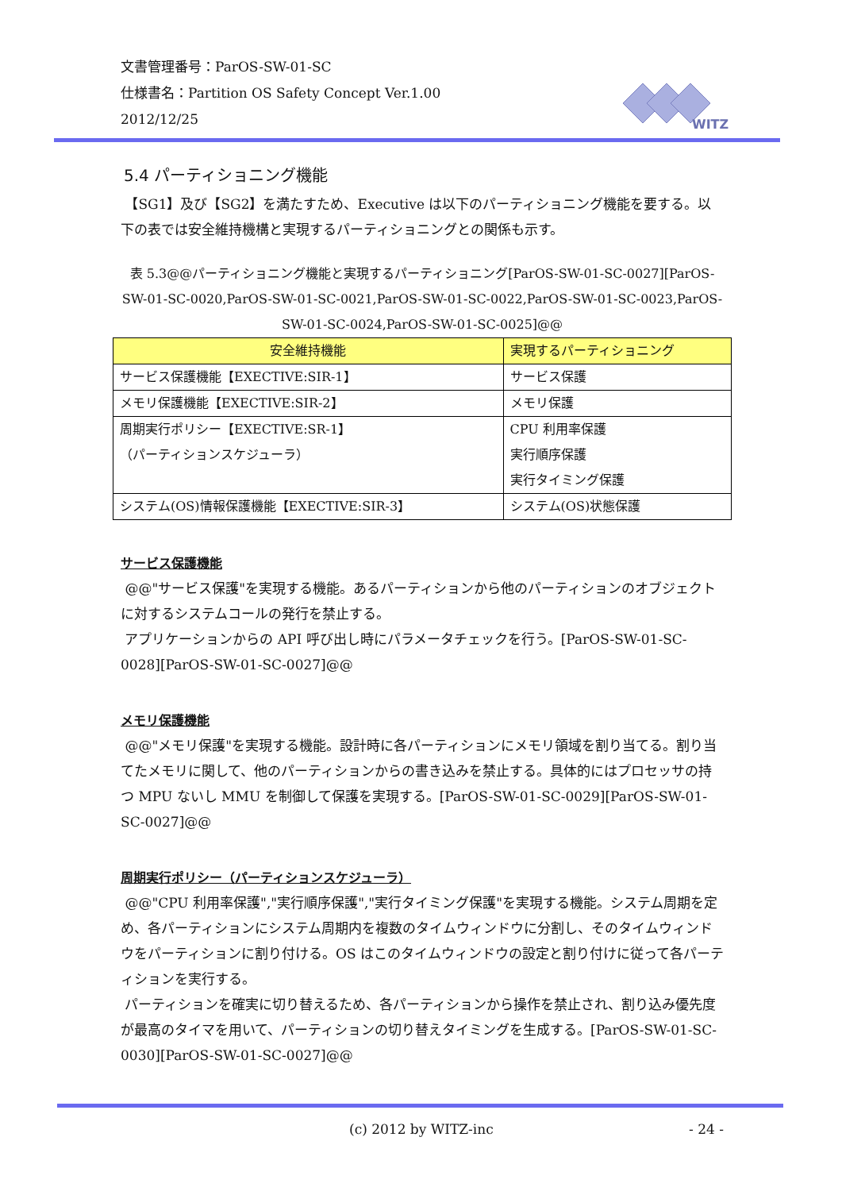文書管理番号：ParOS-SW-01-SC
仕様書名：Partition OS Safety Concept Ver.1.00
2012/12/25
WITZ
5.4 パーティショニング機能
【SG1】及び【SG2】を満たすため、Executive は以下のパーティショニング機能を要する。以下の表では安全維持機構と実現するパーティショニングとの関係も示す。
表 5.3@@パーティショニング機能と実現するパーティショニング[ParOS-SW-01-SC-0027][ParOS-SW-01-SC-0020,ParOS-SW-01-SC-0021,ParOS-SW-01-SC-0022,ParOS-SW-01-SC-0023,ParOS-SW-01-SC-0024,ParOS-SW-01-SC-0025]@@
| 安全維持機能 | 実現するパーティショニング |
| --- | --- |
| サービス保護機能【EXECTIVE:SIR-1】 | サービス保護 |
| メモリ保護機能【EXECTIVE:SIR-2】 | メモリ保護 |
| 周期実行ポリシー【EXECTIVE:SR-1】 （パーティションスケジューラ） | CPU 利用率保護 実行順序保護 実行タイミング保護 |
| システム(OS)情報保護機能【EXECTIVE:SIR-3】 | システム(OS)状態保護 |
サービス保護機能
@@"サービス保護"を実現する機能。あるパーティションから他のパーティションのオブジェクトに対するシステムコールの発行を禁止する。
アプリケーションからの API 呼び出し時にパラメータチェックを行う。[ParOS-SW-01-SC-0028][ParOS-SW-01-SC-0027]@@
メモリ保護機能
@@"メモリ保護"を実現する機能。設計時に各パーティションにメモリ領域を割り当てる。割り当てたメモリに関して、他のパーティションからの書き込みを禁止する。具体的にはプロセッサの持つ MPU ないし MMU を制御して保護を実現する。[ParOS-SW-01-SC-0029][ParOS-SW-01-SC-0027]@@
周期実行ポリシー（パーティションスケジューラ）
@@"CPU 利用率保護","実行順序保護","実行タイミング保護"を実現する機能。システム周期を定め、各パーティションにシステム周期内を複数のタイムウィンドウに分割し、そのタイムウィンドウをパーティションに割り付ける。OS はこのタイムウィンドウの設定と割り付けに従って各パーティションを実行する。
パーティションを確実に切り替えるため、各パーティションから操作を禁止され、割り込み優先度が最高のタイマを用いて、パーティションの切り替えタイミングを生成する。[ParOS-SW-01-SC-0030][ParOS-SW-01-SC-0027]@@
(c) 2012 by WITZ-inc - 24 -